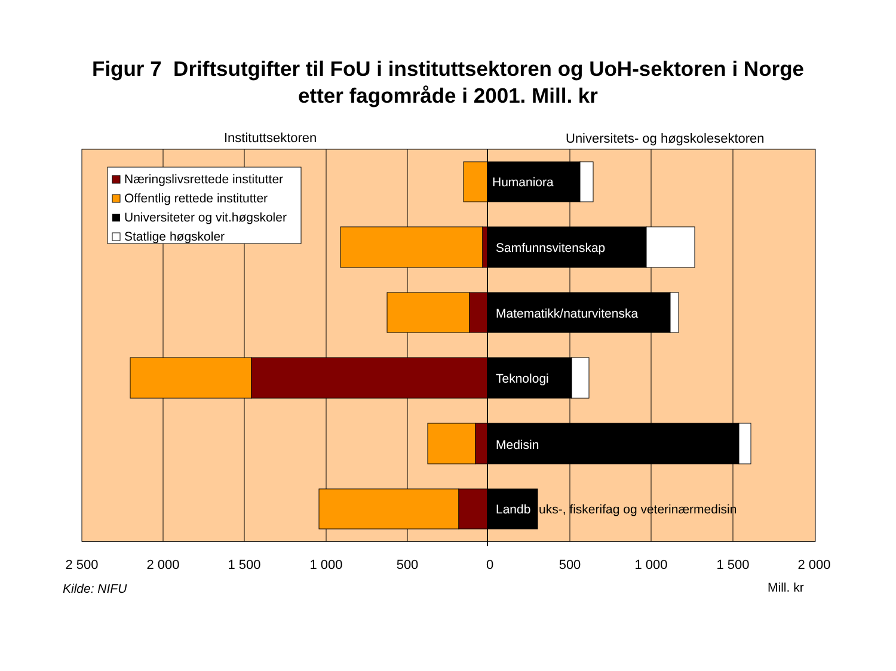Figur 7 Driftsutgifter til FoU i instituttsektoren og UoH-sektoren i Norge
etter fagområde i 2001. Mill. kr
Instituttsektoren
Universitets- og høgskolesektoren
Humaniora
Samfunnsvitenskap
Matematikk/naturvitenska
Teknologi
Medisin
Landb
uks-, fiskerifag og veterinærmedisin
Næringslivsrettede institutter
Offentlig rettede institutter
Universiteter og vit.høgskoler
Statlige høgskoler
2 500
2 000
1 500
1 000
500
0
500
1 000
1 500
2 000
Kilde: NIFU
Mill. kr